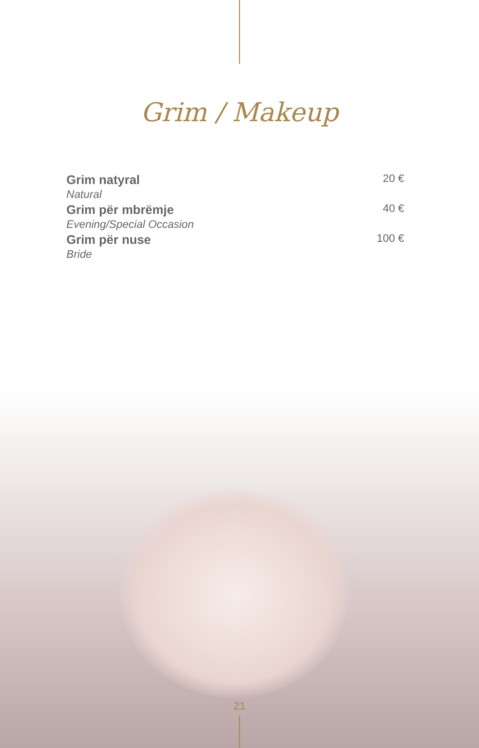Grim / Makeup
| Grim natyral | 20 € |
| Natural | |
| Grim për mbrëmje | 40 € |
| Evening/Special Occasion | |
| Grim për nuse | 100 € |
| Bride | |
21